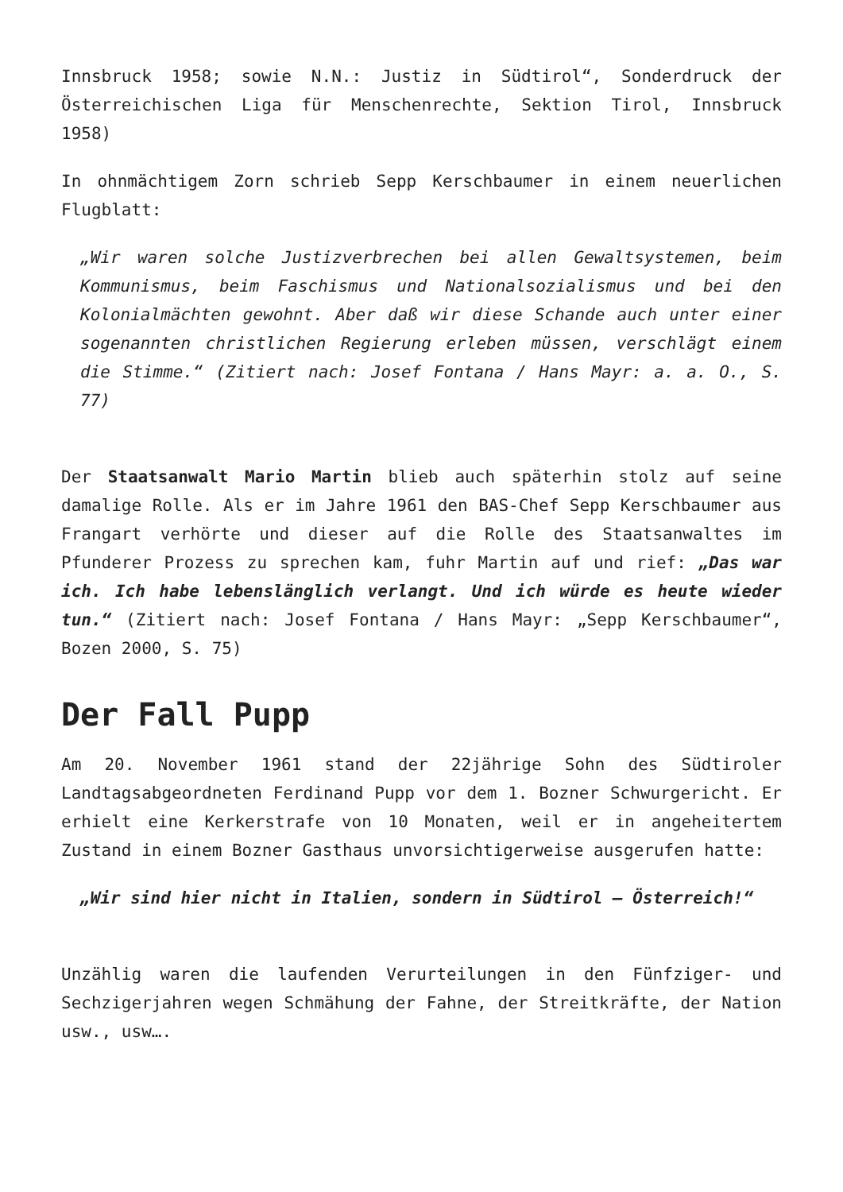Innsbruck 1958; sowie N.N.: Justiz in Südtirol“, Sonderdruck der Österreichischen Liga für Menschenrechte, Sektion Tirol, Innsbruck 1958)
In ohnmächtigem Zorn schrieb Sepp Kerschbaumer in einem neuerlichen Flugblatt:
„Wir waren solche Justizverbrechen bei allen Gewaltsystemen, beim Kommunismus, beim Faschismus und Nationalsozialismus und bei den Kolonialmächten gewohnt. Aber daß wir diese Schande auch unter einer sogenannten christlichen Regierung erleben müssen, verschlägt einem die Stimme.“ (Zitiert nach: Josef Fontana / Hans Mayr: a. a. O., S. 77)
Der Staatsanwalt Mario Martin blieb auch späterhin stolz auf seine damalige Rolle. Als er im Jahre 1961 den BAS-Chef Sepp Kerschbaumer aus Frangart verhörte und dieser auf die Rolle des Staatsanwaltes im Pfunderer Prozess zu sprechen kam, fuhr Martin auf und rief: „Das war ich. Ich habe lebenslänglich verlangt. Und ich würde es heute wieder tun.“ (Zitiert nach: Josef Fontana / Hans Mayr: „Sepp Kerschbaumer“, Bozen 2000, S. 75)
Der Fall Pupp
Am 20. November 1961 stand der 22jährige Sohn des Südtiroler Landtagsabgeordneten Ferdinand Pupp vor dem 1. Bozner Schwurgericht. Er erhielt eine Kerkerstrafe von 10 Monaten, weil er in angeheitertem Zustand in einem Bozner Gasthaus unvorsichtigerweise ausgerufen hatte:
„Wir sind hier nicht in Italien, sondern in Südtirol – Österreich!“
Unzählig waren die laufenden Verurteilungen in den Fünfziger- und Sechzigerjahren wegen Schmähung der Fahne, der Streitkräfte, der Nation usw., usw….